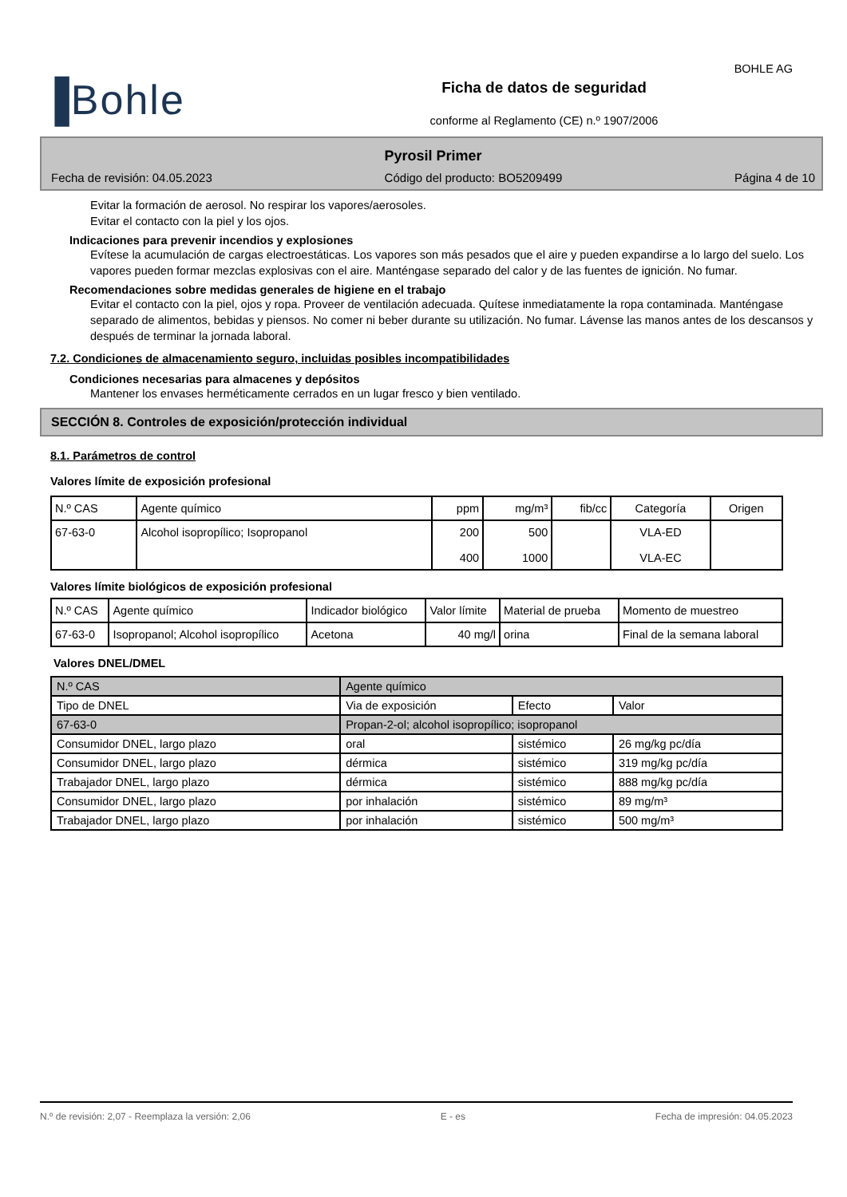BOHLE AG
▐Bohle
Ficha de datos de seguridad
conforme al Reglamento (CE) n.º 1907/2006
Pyrosil Primer
Fecha de revisión: 04.05.2023 Código del producto: BO5209499 Página 4 de 10
Evitar la formación de aerosol. No respirar los vapores/aerosoles.
Evitar el contacto con la piel y los ojos.
Indicaciones para prevenir incendios y explosiones
Evítese la acumulación de cargas electroestáticas. Los vapores son más pesados que el aire y pueden expandirse a lo largo del suelo. Los vapores pueden formar mezclas explosivas con el aire. Manténgase separado del calor y de las fuentes de ignición. No fumar.
Recomendaciones sobre medidas generales de higiene en el trabajo
Evitar el contacto con la piel, ojos y ropa. Proveer de ventilación adecuada. Quítese inmediatamente la ropa contaminada. Manténgase separado de alimentos, bebidas y piensos. No comer ni beber durante su utilización. No fumar. Lávense las manos antes de los descansos y después de terminar la jornada laboral.
7.2. Condiciones de almacenamiento seguro, incluidas posibles incompatibilidades
Condiciones necesarias para almacenes y depósitos
Mantener los envases herméticamente cerrados en un lugar fresco y bien ventilado.
SECCIÓN 8. Controles de exposición/protección individual
8.1. Parámetros de control
Valores límite de exposición profesional
| N.º CAS | Agente químico | ppm | mg/m³ | fib/cc | Categoría | Origen |
| --- | --- | --- | --- | --- | --- | --- |
| 67-63-0 | Alcohol isopropílico; Isopropanol | 200 400 | 500 1000 | | VLA-ED VLA-EC | |
Valores límite biológicos de exposición profesional
| N.º CAS | Agente químico | Indicador biológico | Valor límite | Material de prueba | Momento de muestreo |
| --- | --- | --- | --- | --- | --- |
| 67-63-0 | Isopropanol; Alcohol isopropílico | Acetona | 40 mg/l | orina | Final de la semana laboral |
Valores DNEL/DMEL
| N.º CAS | Agente químico | | | |
| Tipo de DNEL | | Via de exposición | Efecto | Valor |
| 67-63-0 | Propan-2-ol; alcohol isopropílico; isopropanol | | | |
| Consumidor DNEL, largo plazo | | oral | sistémico | 26 mg/kg pc/día |
| Consumidor DNEL, largo plazo | | dérmica | sistémico | 319 mg/kg pc/día |
| Trabajador DNEL, largo plazo | | dérmica | sistémico | 888 mg/kg pc/día |
| Consumidor DNEL, largo plazo | | por inhalación | sistémico | 89 mg/m³ |
| Trabajador DNEL, largo plazo | | por inhalación | sistémico | 500 mg/m³ |
N.º de revisión: 2,07 - Reemplaza la versión: 2,06 E - es Fecha de impresión: 04.05.2023